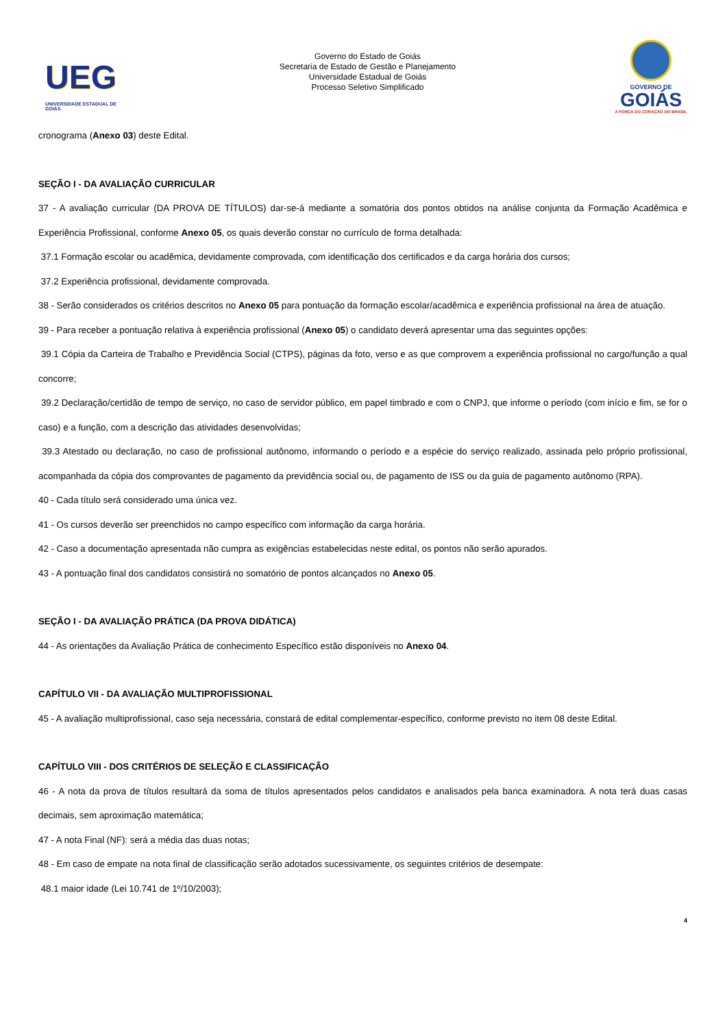UEG
UNIVERSIDADE ESTADUAL DE GOIÁS
Governo do Estado de Goiás
Secretaria de Estado de Gestão e Planejamento
Universidade Estadual de Goiás
Processo Seletivo Simplificado
GOVERNO DE
GOIÁS
A FORÇA DO CORAÇÃO DO BRASIL
cronograma (Anexo 03) deste Edital.
SEÇÃO I - DA AVALIAÇÃO CURRICULAR
37 - A avaliação curricular (DA PROVA DE TÍTULOS) dar-se-á mediante a somatória dos pontos obtidos na análise conjunta da Formação Acadêmica e Experiência Profissional, conforme Anexo 05, os quais deverão constar no currículo de forma detalhada:
37.1 Formação escolar ou acadêmica, devidamente comprovada, com identificação dos certificados e da carga horária dos cursos;
37.2 Experiência profissional, devidamente comprovada.
38 - Serão considerados os critérios descritos no Anexo 05 para pontuação da formação escolar/acadêmica e experiência profissional na área de atuação.
39 - Para receber a pontuação relativa à experiência profissional (Anexo 05) o candidato deverá apresentar uma das seguintes opções:
39.1 Cópia da Carteira de Trabalho e Previdência Social (CTPS), páginas da foto, verso e as que comprovem a experiência profissional no cargo/função a qual concorre;
39.2 Declaração/certidão de tempo de serviço, no caso de servidor público, em papel timbrado e com o CNPJ, que informe o período (com início e fim, se for o caso) e a função, com a descrição das atividades desenvolvidas;
39.3 Atestado ou declaração, no caso de profissional autônomo, informando o período e a espécie do serviço realizado, assinada pelo próprio profissional, acompanhada da cópia dos comprovantes de pagamento da previdência social ou, de pagamento de ISS ou da guia de pagamento autônomo (RPA).
40 - Cada título será considerado uma única vez.
41 - Os cursos deverão ser preenchidos no campo específico com informação da carga horária.
42 - Caso a documentação apresentada não cumpra as exigências estabelecidas neste edital, os pontos não serão apurados.
43 - A pontuação final dos candidatos consistirá no somatório de pontos alcançados no Anexo 05.
SEÇÃO I - DA AVALIAÇÃO PRÁTICA (DA PROVA DIDÁTICA)
44 - As orientações da Avaliação Prática de conhecimento Específico estão disponíveis no Anexo 04.
CAPÍTULO VII - DA AVALIAÇÃO MULTIPROFISSIONAL
45 - A avaliação multiprofissional, caso seja necessária, constará de edital complementar-específico, conforme previsto no item 08 deste Edital.
CAPÍTULO VIII - DOS CRITÉRIOS DE SELEÇÃO E CLASSIFICAÇÃO
46 - A nota da prova de títulos resultará da soma de títulos apresentados pelos candidatos e analisados pela banca examinadora. A nota terá duas casas decimais, sem aproximação matemática;
47 - A nota Final (NF): será a média das duas notas;
48 - Em caso de empate na nota final de classificação serão adotados sucessivamente, os seguintes critérios de desempate:
48.1 maior idade (Lei 10.741 de 1º/10/2003);
4